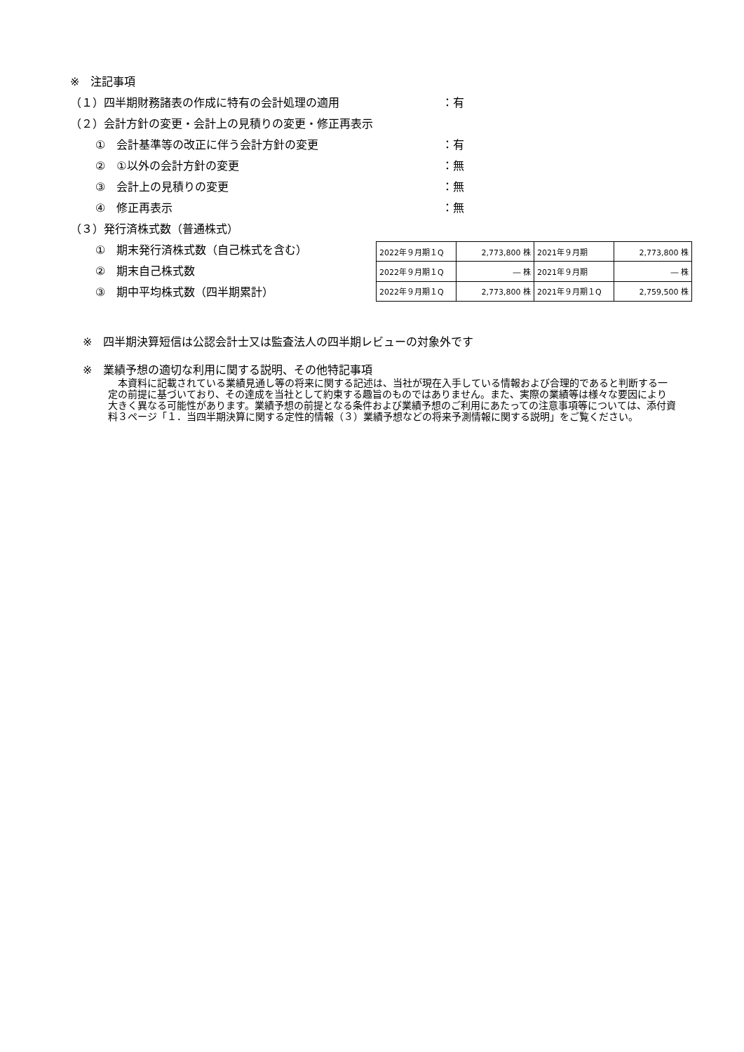※　注記事項
（１）四半期財務諸表の作成に特有の会計処理の適用 ：有
（２）会計方針の変更・会計上の見積りの変更・修正再表示
①　会計基準等の改正に伴う会計方針の変更 ：有
②　①以外の会計方針の変更 ：無
③　会計上の見積りの変更 ：無
④　修正再表示 ：無
（３）発行済株式数（普通株式）
①　期末発行済株式数（自己株式を含む）
②　期末自己株式数
③　期中平均株式数（四半期累計）
| 2022年９月期１Q | 2,773,800 株 | 2021年９月期 | 2,773,800 株 |
| 2022年９月期１Q | ― 株 | 2021年９月期 | ― 株 |
| 2022年９月期１Q | 2,773,800 株 | 2021年９月期１Q | 2,759,500 株 |
※　四半期決算短信は公認会計士又は監査法人の四半期レビューの対象外です
※　業績予想の適切な利用に関する説明、その他特記事項
　本資料に記載されている業績見通し等の将来に関する記述は、当社が現在入手している情報および合理的であると判断する一定の前提に基づいており、その達成を当社として約束する趣旨のものではありません。また、実際の業績等は様々な要因により大きく異なる可能性があります。業績予想の前提となる条件および業績予想のご利用にあたっての注意事項等については、添付資料３ページ「１．当四半期決算に関する定性的情報（３）業績予想などの将来予測情報に関する説明」をご覧ください。